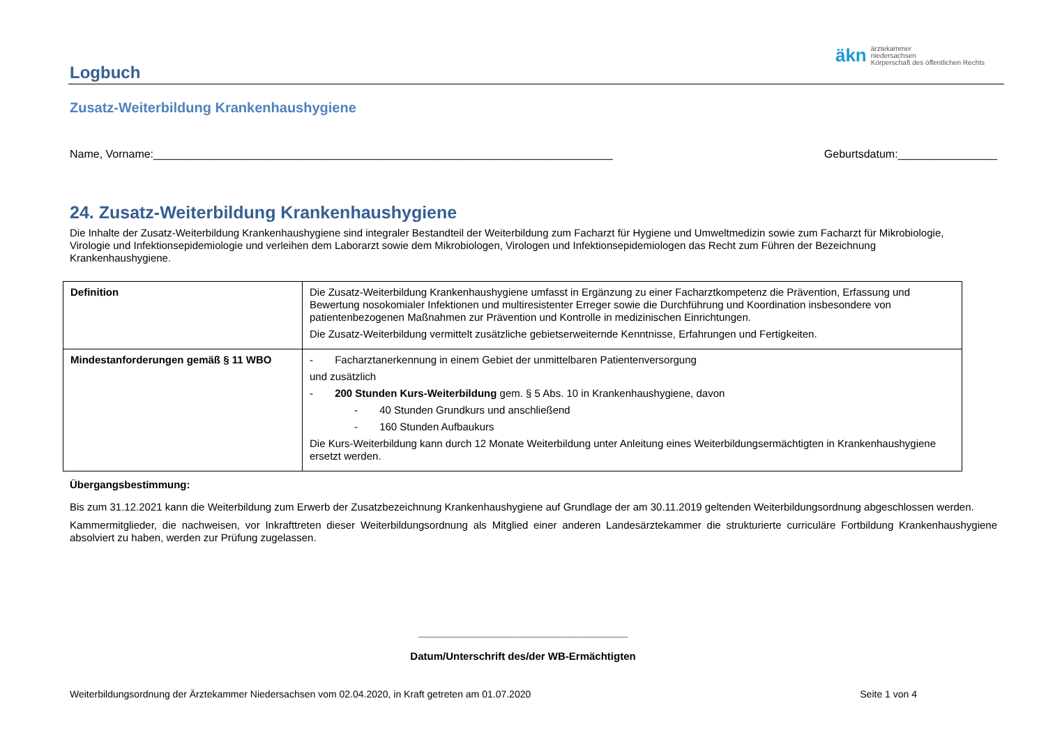äkn ärztekammer
niedersachsen
Körperschaft des öffentlichen Rechts
Logbuch
Zusatz-Weiterbildung Krankenhaushygiene
Name, Vorname:__________________________________________________________________________ Geburtsdatum:________________
24. Zusatz-Weiterbildung Krankenhaushygiene
Die Inhalte der Zusatz-Weiterbildung Krankenhaushygiene sind integraler Bestandteil der Weiterbildung zum Facharzt für Hygiene und Umweltmedizin sowie zum Facharzt für Mikrobiologie, Virologie und Infektionsepidemiologie und verleihen dem Laborarzt sowie dem Mikrobiologen, Virologen und Infektionsepidemiologen das Recht zum Führen der Bezeichnung Krankenhaushygiene.
| Definition | Die Zusatz-Weiterbildung Krankenhaushygiene umfasst in Ergänzung zu einer Facharztkompetenz die Prävention, Erfassung und Bewertung nosokomialer Infektionen und multiresistenter Erreger sowie die Durchführung und Koordination insbesondere von patientenbezogenen Maßnahmen zur Prävention und Kontrolle in medizinischen Einrichtungen. Die Zusatz-Weiterbildung vermittelt zusätzliche gebietserweiternde Kenntnisse, Erfahrungen und Fertigkeiten. |
| Mindestanforderungen gemäß § 11 WBO | - Facharztanerkennung in einem Gebiet der unmittelbaren Patientenversorgung und zusätzlich - 200 Stunden Kurs-Weiterbildung gem. § 5 Abs. 10 in Krankenhaushygiene, davon - 40 Stunden Grundkurs und anschließend - 160 Stunden Aufbaukurs Die Kurs-Weiterbildung kann durch 12 Monate Weiterbildung unter Anleitung eines Weiterbildungsermächtigten in Krankenhaushygiene ersetzt werden. |
Übergangsbestimmung:
Bis zum 31.12.2021 kann die Weiterbildung zum Erwerb der Zusatzbezeichnung Krankenhaushygiene auf Grundlage der am 30.11.2019 geltenden Weiterbildungsordnung abgeschlossen werden.
Kammermitglieder, die nachweisen, vor Inkrafttreten dieser Weiterbildungsordnung als Mitglied einer anderen Landesärztekammer die strukturierte curriculäre Fortbildung Krankenhaushygiene absolviert zu haben, werden zur Prüfung zugelassen.
____________________________________
Datum/Unterschrift des/der WB-Ermächtigten
Weiterbildungsordnung der Ärztekammer Niedersachsen vom 02.04.2020, in Kraft getreten am 01.07.2020 Seite 1 von 4